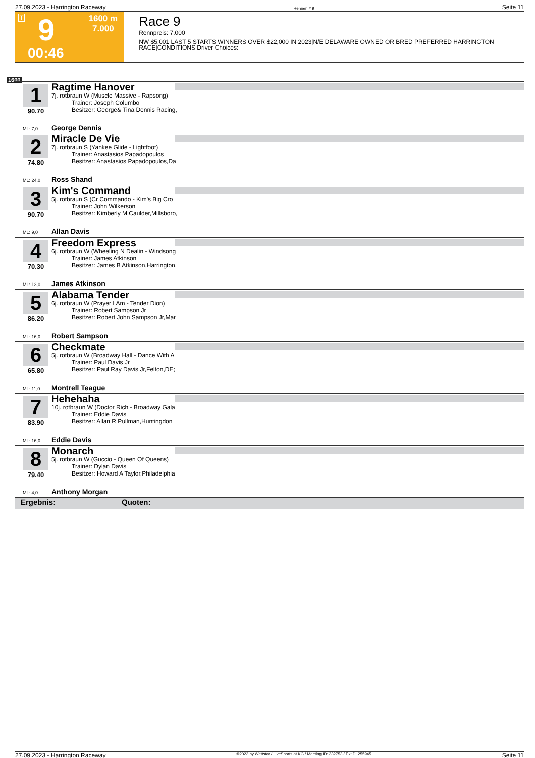27.09.2023 - Harrington Raceway Rennen # 9 Seite 11
T 9 1600 m
7.000
00:46
Race 9
Rennpreis: 7.000
NW $5,001 LAST 5 STARTS WINNERS OVER $22,000 IN 2023|N/E DELAWARE OWNED OR BRED PREFERRED HARRINGTON RACE|CONDITIONS Driver Choices:
1600
1
90.70
Ragtime Hanover
7j. rotbraun W (Muscle Massive - Rapsong)
Trainer: Joseph Columbo
Besitzer: George& Tina Dennis Racing,
ML: 7,0 George Dennis
2
74.80
Miracle De Vie
7j. rotbraun S (Yankee Glide - Lightfoot)
Trainer: Anastasios Papadopoulos
Besitzer: Anastasios Papadopoulos,Da
ML: 24,0 Ross Shand
3
90.70
Kim's Command
5j. rotbraun S (Cr Commando - Kim's Big Cro
Trainer: John Wilkerson
Besitzer: Kimberly M Caulder,Millsboro,
ML: 9,0 Allan Davis
4
70.30
Freedom Express
6j. rotbraun W (Wheeling N Dealin - Windsong
Trainer: James Atkinson
Besitzer: James B Atkinson,Harrington,
ML: 13,0 James Atkinson
5
86.20
Alabama Tender
6j. rotbraun W (Prayer I Am - Tender Dion)
Trainer: Robert Sampson Jr
Besitzer: Robert John Sampson Jr,Mar
ML: 16,0 Robert Sampson
6
65.80
Checkmate
5j. rotbraun W (Broadway Hall - Dance With A
Trainer: Paul Davis Jr
Besitzer: Paul Ray Davis Jr,Felton,DE;
ML: 11,0 Montrell Teague
7
83.90
Hehehaha
10j. rotbraun W (Doctor Rich - Broadway Gala
Trainer: Eddie Davis
Besitzer: Allan R Pullman,Huntingdon
ML: 16,0 Eddie Davis
8
79.40
Monarch
5j. rotbraun W (Guccio - Queen Of Queens)
Trainer: Dylan Davis
Besitzer: Howard A Taylor,Philadelphia
ML: 4,0 Anthony Morgan
Ergebnis: Quoten:
27.09.2023 - Harrington Raceway ©2023 by Wettstar / LiveSports.at KG / Meeting ID: 332753 / ExtID: 255945 Seite 11